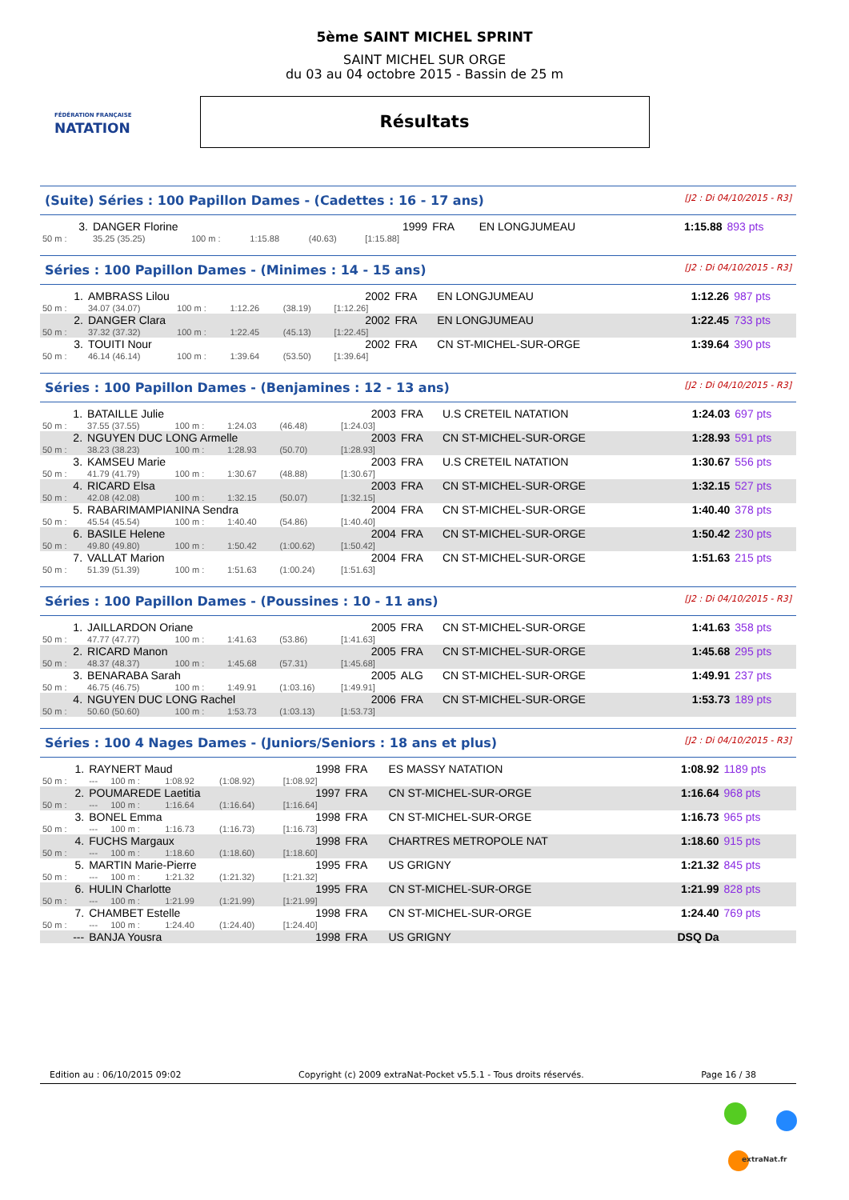FÉDÉRATION FRANÇAISE
NATATION
5ème SAINT MICHEL SPRINT
SAINT MICHEL SUR ORGE
du 03 au 04 octobre 2015 - Bassin de 25 m
Résultats
(Suite) Séries : 100 Papillon Dames - (Cadettes : 16 - 17 ans) [J2 : Di 04/10/2015 - R3]
| 3. | DANGER Florine | | | | 1999 | FRA | EN LONGJUMEAU | 1:15.88 | 893 pts |
| 50 m : | 35.25 (35.25) | 100 m : | 1:15.88 | (40.63) | [1:15.88] | | | | |
Séries : 100 Papillon Dames - (Minimes : 14 - 15 ans) [J2 : Di 04/10/2015 - R3]
| 1. | AMBRASS Lilou | | | | 2002 | FRA | EN LONGJUMEAU | 1:12.26 | 987 pts |
| 50 m : | 34.07 (34.07) | 100 m : | 1:12.26 | (38.19) | [1:12.26] | | | | |
| 2. | DANGER Clara | | | | 2002 | FRA | EN LONGJUMEAU | 1:22.45 | 733 pts |
| 50 m : | 37.32 (37.32) | 100 m : | 1:22.45 | (45.13) | [1:22.45] | | | | |
| 3. | TOUITI Nour | | | | 2002 | FRA | CN ST-MICHEL-SUR-ORGE | 1:39.64 | 390 pts |
| 50 m : | 46.14 (46.14) | 100 m : | 1:39.64 | (53.50) | [1:39.64] | | | | |
Séries : 100 Papillon Dames - (Benjamines : 12 - 13 ans) [J2 : Di 04/10/2015 - R3]
| 1. | BATAILLE Julie | | | | 2003 | FRA | U.S CRETEIL NATATION | 1:24.03 | 697 pts |
| 50 m : | 37.55 (37.55) | 100 m : | 1:24.03 | (46.48) | [1:24.03] | | | | |
| 2. | NGUYEN DUC LONG Armelle | | | | 2003 | FRA | CN ST-MICHEL-SUR-ORGE | 1:28.93 | 591 pts |
| 50 m : | 38.23 (38.23) | 100 m : | 1:28.93 | (50.70) | [1:28.93] | | | | |
| 3. | KAMSEU Marie | | | | 2003 | FRA | U.S CRETEIL NATATION | 1:30.67 | 556 pts |
| 50 m : | 41.79 (41.79) | 100 m : | 1:30.67 | (48.88) | [1:30.67] | | | | |
| 4. | RICARD Elsa | | | | 2003 | FRA | CN ST-MICHEL-SUR-ORGE | 1:32.15 | 527 pts |
| 50 m : | 42.08 (42.08) | 100 m : | 1:32.15 | (50.07) | [1:32.15] | | | | |
| 5. | RABARIMAMPIANINA Sendra | | | | 2004 | FRA | CN ST-MICHEL-SUR-ORGE | 1:40.40 | 378 pts |
| 50 m : | 45.54 (45.54) | 100 m : | 1:40.40 | (54.86) | [1:40.40] | | | | |
| 6. | BASILE Helene | | | | 2004 | FRA | CN ST-MICHEL-SUR-ORGE | 1:50.42 | 230 pts |
| 50 m : | 49.80 (49.80) | 100 m : | 1:50.42 | (1:00.62) | [1:50.42] | | | | |
| 7. | VALLAT Marion | | | | 2004 | FRA | CN ST-MICHEL-SUR-ORGE | 1:51.63 | 215 pts |
| 50 m : | 51.39 (51.39) | 100 m : | 1:51.63 | (1:00.24) | [1:51.63] | | | | |
Séries : 100 Papillon Dames - (Poussines : 10 - 11 ans) [J2 : Di 04/10/2015 - R3]
| 1. | JAILLARDON Oriane | | | | 2005 | FRA | CN ST-MICHEL-SUR-ORGE | 1:41.63 | 358 pts |
| 50 m : | 47.77 (47.77) | 100 m : | 1:41.63 | (53.86) | [1:41.63] | | | | |
| 2. | RICARD Manon | | | | 2005 | FRA | CN ST-MICHEL-SUR-ORGE | 1:45.68 | 295 pts |
| 50 m : | 48.37 (48.37) | 100 m : | 1:45.68 | (57.31) | [1:45.68] | | | | |
| 3. | BENARABA Sarah | | | | 2005 | ALG | CN ST-MICHEL-SUR-ORGE | 1:49.91 | 237 pts |
| 50 m : | 46.75 (46.75) | 100 m : | 1:49.91 | (1:03.16) | [1:49.91] | | | | |
| 4. | NGUYEN DUC LONG Rachel | | | | 2006 | FRA | CN ST-MICHEL-SUR-ORGE | 1:53.73 | 189 pts |
| 50 m : | 50.60 (50.60) | 100 m : | 1:53.73 | (1:03.13) | [1:53.73] | | | | |
Séries : 100 4 Nages Dames - (Juniors/Seniors : 18 ans et plus) [J2 : Di 04/10/2015 - R3]
| 1. | RAYNERT Maud | | | | 1998 | FRA | ES MASSY NATATION | 1:08.92 | 1189 pts |
| 50 m : | --- | 100 m : | 1:08.92 | (1:08.92) | [1:08.92] | | | | |
| 2. | POUMAREDE Laetitia | | | | 1997 | FRA | CN ST-MICHEL-SUR-ORGE | 1:16.64 | 968 pts |
| 50 m : | --- | 100 m : | 1:16.64 | (1:16.64) | [1:16.64] | | | | |
| 3. | BONEL Emma | | | | 1998 | FRA | CN ST-MICHEL-SUR-ORGE | 1:16.73 | 965 pts |
| 50 m : | --- | 100 m : | 1:16.73 | (1:16.73) | [1:16.73] | | | | |
| 4. | FUCHS Margaux | | | | 1998 | FRA | CHARTRES METROPOLE NAT | 1:18.60 | 915 pts |
| 50 m : | --- | 100 m : | 1:18.60 | (1:18.60) | [1:18.60] | | | | |
| 5. | MARTIN Marie-Pierre | | | | 1995 | FRA | US GRIGNY | 1:21.32 | 845 pts |
| 50 m : | --- | 100 m : | 1:21.32 | (1:21.32) | [1:21.32] | | | | |
| 6. | HULIN Charlotte | | | | 1995 | FRA | CN ST-MICHEL-SUR-ORGE | 1:21.99 | 828 pts |
| 50 m : | --- | 100 m : | 1:21.99 | (1:21.99) | [1:21.99] | | | | |
| 7. | CHAMBET Estelle | | | | 1998 | FRA | CN ST-MICHEL-SUR-ORGE | 1:24.40 | 769 pts |
| 50 m : | --- | 100 m : | 1:24.40 | (1:24.40) | [1:24.40] | | | | |
| --- | BANJA Yousra | | | | 1998 | FRA | US GRIGNY | DSQ Da | |
Edition au : 06/10/2015 09:02 Copyright (c) 2009 extraNat-Pocket v5.5.1 - Tous droits réservés. Page 16 / 38
extraNat.fr